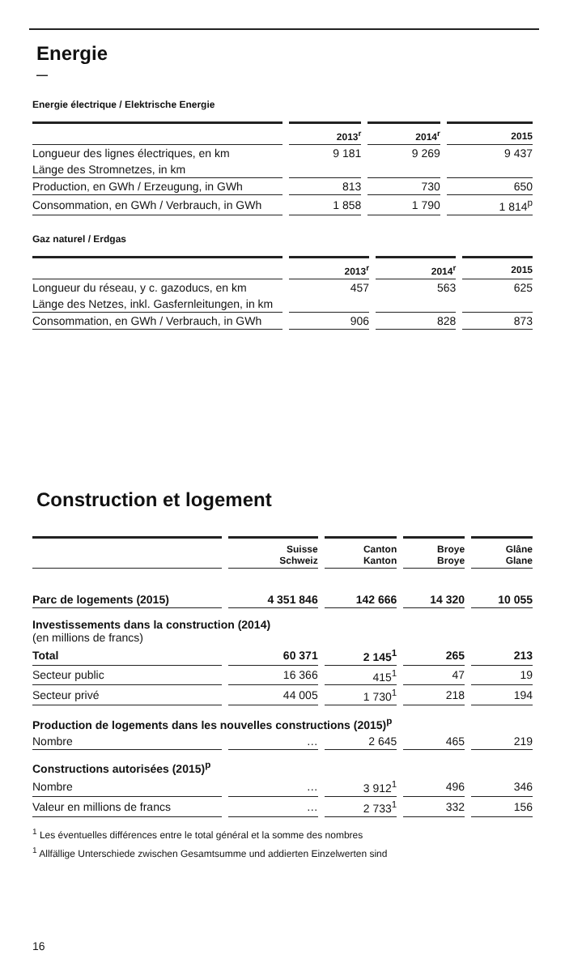Energie
—
Energie électrique / Elektrische Energie
| | 2013<sup>r</sup> | 2014<sup>r</sup> | 2015 |
| --- | --- | --- | --- |
| Longueur des lignes électriques, en km | 9 181 | 9 269 | 9 437 |
| Länge des Stromnetzes, in km | | | |
| Production, en GWh / Erzeugung, in GWh | 813 | 730 | 650 |
| Consommation, en GWh / Verbrauch, in GWh | 1 858 | 1 790 | 1 814<sup>p</sup> |
Gaz naturel / Erdgas
| | 2013<sup>r</sup> | 2014<sup>r</sup> | 2015 |
| --- | --- | --- | --- |
| Longueur du réseau, y c. gazoducs, en km | 457 | 563 | 625 |
| Länge des Netzes, inkl. Gasfernleitungen, in km | | | |
| Consommation, en GWh / Verbrauch, in GWh | 906 | 828 | 873 |
Construction et logement
| | Suisse Schweiz | Canton Kanton | Broye Broye | Glâne Glane |
| --- | --- | --- | --- | --- |
| Parc de logements (2015) | 4 351 846 | 142 666 | 14 320 | 10 055 |
| Investissements dans la construction (2014) (en millions de francs) | | | | |
| Total | 60 371 | 2 145<sup>1</sup> | 265 | 213 |
| Secteur public | 16 366 | 415<sup>1</sup> | 47 | 19 |
| Secteur privé | 44 005 | 1 730<sup>1</sup> | 218 | 194 |
| Production de logements dans les nouvelles constructions (2015)<sup>p</sup> | | | | |
| Nombre | … | 2 645 | 465 | 219 |
| Constructions autorisées (2015)<sup>p</sup> | | | | |
| Nombre | … | 3 912<sup>1</sup> | 496 | 346 |
| Valeur en millions de francs | … | 2 733<sup>1</sup> | 332 | 156 |
<sup>1</sup> Les éventuelles différences entre le total général et la somme des nombres
<sup>1</sup> Allfällige Unterschiede zwischen Gesamtsumme und addierten Einzelwerten sind
16